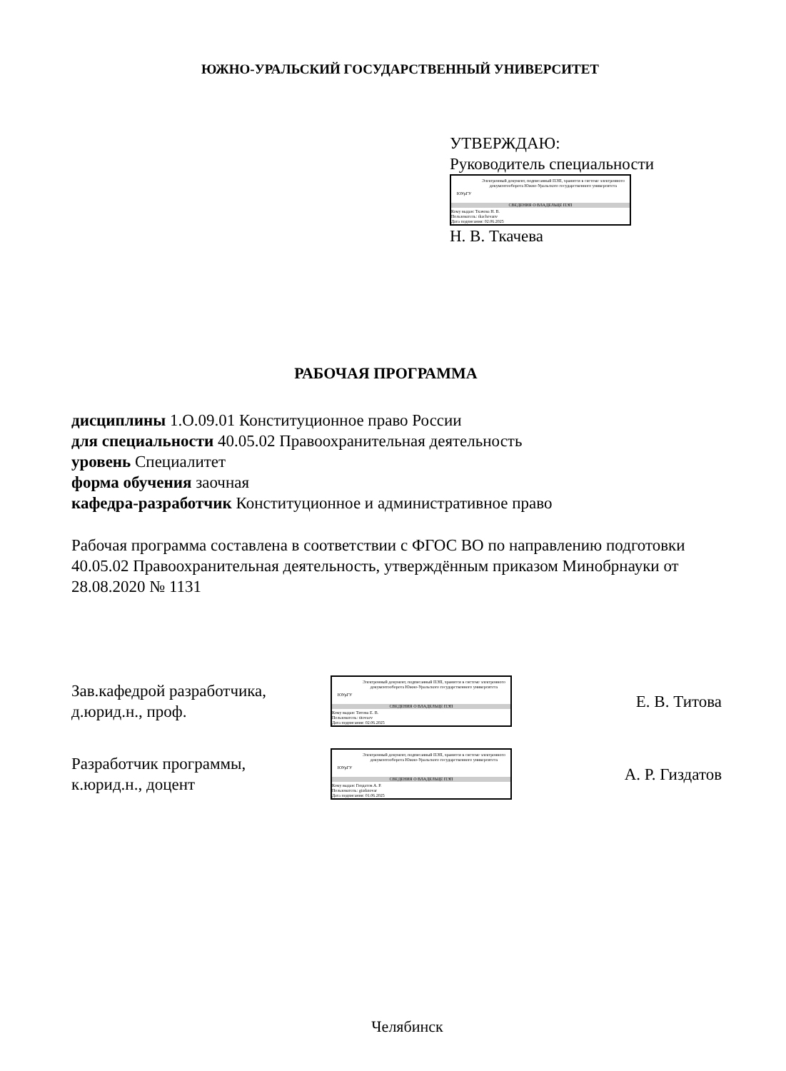ЮЖНО-УРАЛЬСКИЙ ГОСУДАРСТВЕННЫЙ УНИВЕРСИТЕТ
УТВЕРЖДАЮ:
Руководитель специальности
ЮУрГУ
Электронный документ, подписанный ПЭП, хранится в системе электронного документооборота Южно-Уральского государственного университета
СВЕДЕНИЯ О ВЛАДЕЛЬЦЕ ПЭП
Кому выдан: Ткачева Н. В.
Пользователь: tkachevanv
Дата подписания: 02.06.2025
Н. В. Ткачева
РАБОЧАЯ ПРОГРАММА
дисциплины 1.О.09.01 Конституционное право России
для специальности 40.05.02 Правоохранительная деятельность
уровень Специалитет
форма обучения заочная
кафедра-разработчик Конституционное и административное право
Рабочая программа составлена в соответствии с ФГОС ВО по направлению подготовки 40.05.02 Правоохранительная деятельность, утверждённым приказом Минобрнауки от 28.08.2020 № 1131
Зав.кафедрой разработчика,
д.юрид.н., проф.
ЮУрГУ
Электронный документ, подписанный ПЭП, хранится в системе электронного документооборота Южно-Уральского государственного университета
СВЕДЕНИЯ О ВЛАДЕЛЬЦЕ ПЭП
Кому выдан: Титова Е. В.
Пользователь: titovaev
Дата подписания: 02.06.2025
Е. В. Титова
Разработчик программы,
к.юрид.н., доцент
ЮУрГУ
Электронный документ, подписанный ПЭП, хранится в системе электронного документооборота Южно-Уральского государственного университета
СВЕДЕНИЯ О ВЛАДЕЛЬЦЕ ПЭП
Кому выдан: Гиздатов А. Р.
Пользователь: gizdatovar
Дата подписания: 01.06.2025
А. Р. Гиздатов
Челябинск